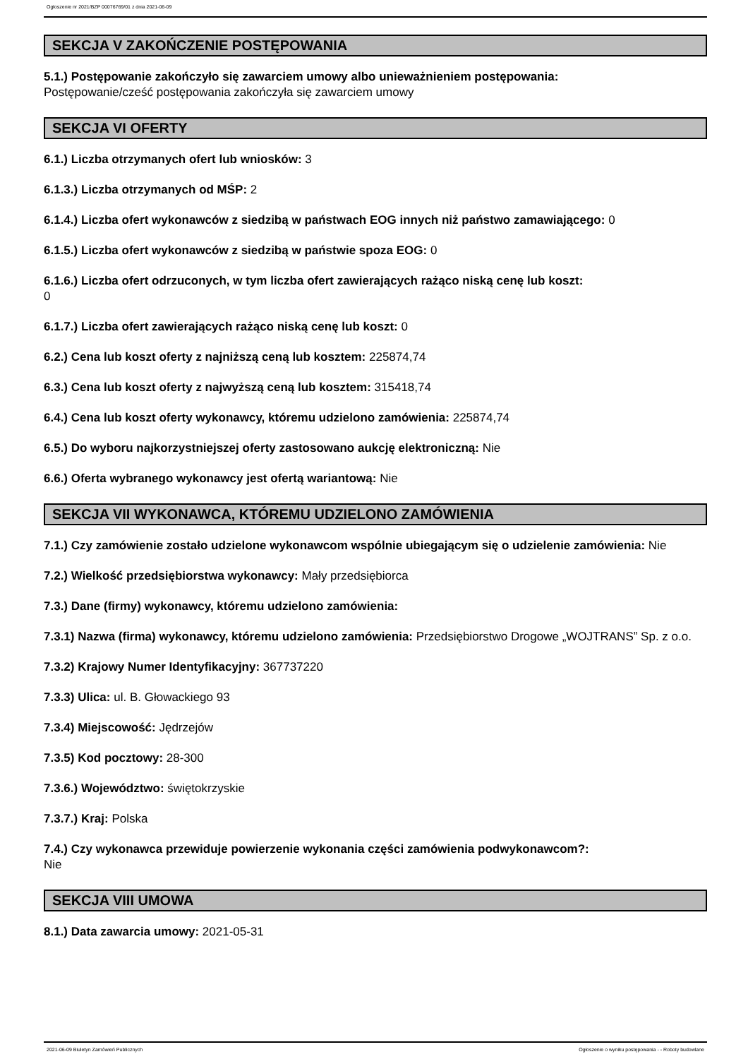Ogłoszenie nr 2021/BZP 00076769/01 z dnia 2021-06-09
SEKCJA V ZAKOŃCZENIE POSTĘPOWANIA
5.1.) Postępowanie zakończyło się zawarciem umowy albo unieważnieniem postępowania:
Postępowanie/cześć postępowania zakończyła się zawarciem umowy
SEKCJA VI OFERTY
6.1.) Liczba otrzymanych ofert lub wniosków: 3
6.1.3.) Liczba otrzymanych od MŚP: 2
6.1.4.) Liczba ofert wykonawców z siedzibą w państwach EOG innych niż państwo zamawiającego: 0
6.1.5.) Liczba ofert wykonawców z siedzibą w państwie spoza EOG: 0
6.1.6.) Liczba ofert odrzuconych, w tym liczba ofert zawierających rażąco niską cenę lub koszt:
0
6.1.7.) Liczba ofert zawierających rażąco niską cenę lub koszt: 0
6.2.) Cena lub koszt oferty z najniższą ceną lub kosztem: 225874,74
6.3.) Cena lub koszt oferty z najwyższą ceną lub kosztem: 315418,74
6.4.) Cena lub koszt oferty wykonawcy, któremu udzielono zamówienia: 225874,74
6.5.) Do wyboru najkorzystniejszej oferty zastosowano aukcję elektroniczną: Nie
6.6.) Oferta wybranego wykonawcy jest ofertą wariantową: Nie
SEKCJA VII WYKONAWCA, KTÓREMU UDZIELONO ZAMÓWIENIA
7.1.) Czy zamówienie zostało udzielone wykonawcom wspólnie ubiegającym się o udzielenie zamówienia: Nie
7.2.) Wielkość przedsiębiorstwa wykonawcy: Mały przedsiębiorca
7.3.) Dane (firmy) wykonawcy, któremu udzielono zamówienia:
7.3.1) Nazwa (firma) wykonawcy, któremu udzielono zamówienia: Przedsiębiorstwo Drogowe „WOJTRANS” Sp. z o.o.
7.3.2) Krajowy Numer Identyfikacyjny: 367737220
7.3.3) Ulica: ul. B. Głowackiego 93
7.3.4) Miejscowość: Jędrzejów
7.3.5) Kod pocztowy: 28-300
7.3.6.) Województwo: świętokrzyskie
7.3.7.) Kraj: Polska
7.4.) Czy wykonawca przewiduje powierzenie wykonania części zamówienia podwykonawcom?:
Nie
SEKCJA VIII UMOWA
8.1.) Data zawarcia umowy: 2021-05-31
2021-06-09 Biuletyn Zamówień Publicznych Ogłoszenie o wyniku postępowania - - Roboty budowlane